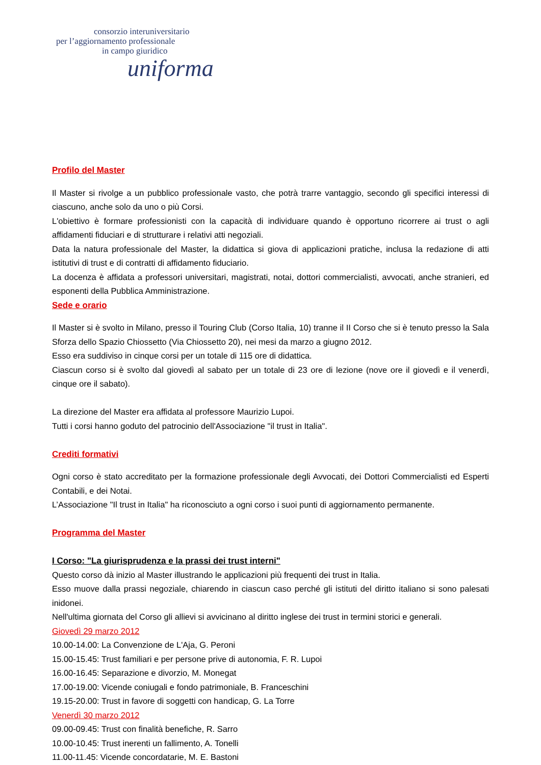consorzio interuniversitario
per l’aggiornamento professionale
in campo giuridico
uniforma
Profilo del Master
Il Master si rivolge a un pubblico professionale vasto, che potrà trarre vantaggio, secondo gli specifici interessi di ciascuno, anche solo da uno o più Corsi.
L'obiettivo è formare professionisti con la capacità di individuare quando è opportuno ricorrere ai trust o agli affidamenti fiduciari e di strutturare i relativi atti negoziali.
Data la natura professionale del Master, la didattica si giova di applicazioni pratiche, inclusa la redazione di atti istitutivi di trust e di contratti di affidamento fiduciario.
La docenza è affidata a professori universitari, magistrati, notai, dottori commercialisti, avvocati, anche stranieri, ed esponenti della Pubblica Amministrazione.
Sede e orario
Il Master si è svolto in Milano, presso il Touring Club (Corso Italia, 10) tranne il II Corso che si è tenuto presso la Sala Sforza dello Spazio Chiossetto (Via Chiossetto 20), nei mesi da marzo a giugno 2012.
Esso era suddiviso in cinque corsi per un totale di 115 ore di didattica.
Ciascun corso si è svolto dal giovedì al sabato per un totale di 23 ore di lezione (nove ore il giovedì e il venerdì, cinque ore il sabato).
La direzione del Master era affidata al professore Maurizio Lupoi.
Tutti i corsi hanno goduto del patrocinio dell'Associazione "il trust in Italia".
Crediti formativi
Ogni corso è stato accreditato per la formazione professionale degli Avvocati, dei Dottori Commercialisti ed Esperti Contabili, e dei Notai.
L’Associazione "Il trust in Italia" ha riconosciuto a ogni corso i suoi punti di aggiornamento permanente.
Programma del Master
I Corso: "La giurisprudenza e la prassi dei trust interni"
Questo corso dà inizio al Master illustrando le applicazioni più frequenti dei trust in Italia.
Esso muove dalla prassi negoziale, chiarendo in ciascun caso perché gli istituti del diritto italiano si sono palesati inidonei.
Nell'ultima giornata del Corso gli allievi si avvicinano al diritto inglese dei trust in termini storici e generali.
Giovedì 29 marzo 2012
10.00-14.00: La Convenzione de L'Aja, G. Peroni
15.00-15.45: Trust familiari e per persone prive di autonomia, F. R. Lupoi
16.00-16.45: Separazione e divorzio, M. Monegat
17.00-19.00: Vicende coniugali e fondo patrimoniale, B. Franceschini
19.15-20.00: Trust in favore di soggetti con handicap, G. La Torre
Venerdì 30 marzo 2012
09.00-09.45: Trust con finalità benefiche, R. Sarro
10.00-10.45: Trust inerenti un fallimento, A. Tonelli
11.00-11.45: Vicende concordatarie, M. E. Bastoni